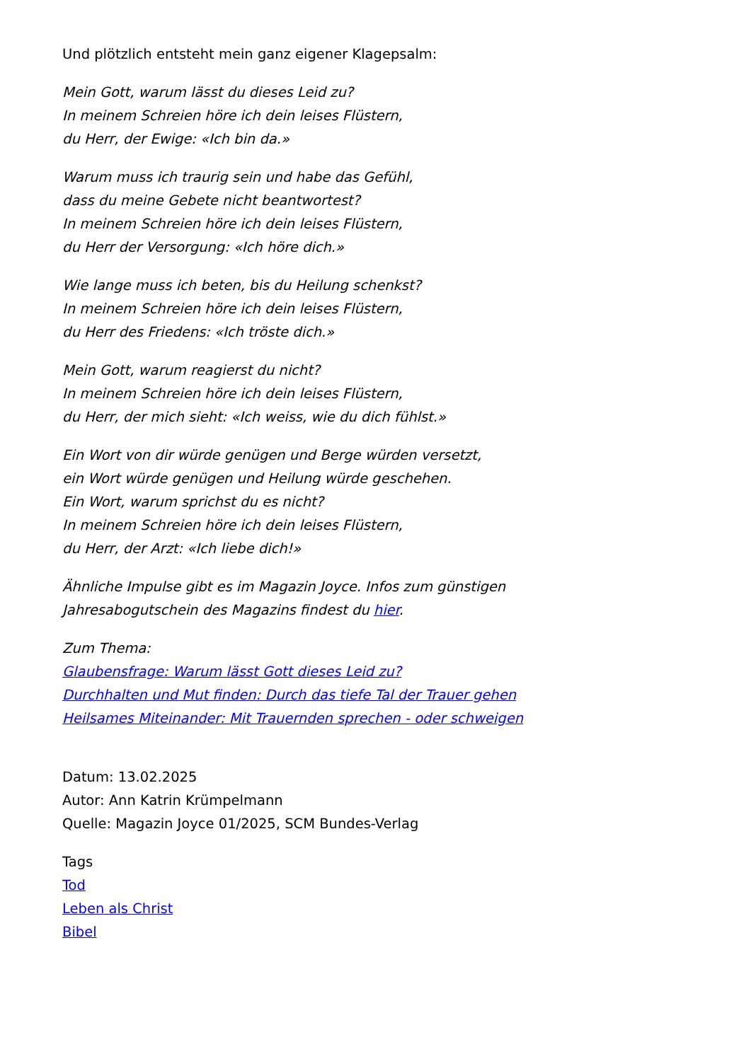Und plötzlich entsteht mein ganz eigener Klagepsalm:
Mein Gott, warum lässt du dieses Leid zu?
In meinem Schreien höre ich dein leises Flüstern,
du Herr, der Ewige: «Ich bin da.»
Warum muss ich traurig sein und habe das Gefühl,
dass du meine Gebete nicht beantwortest?
In meinem Schreien höre ich dein leises Flüstern,
du Herr der Versorgung: «Ich höre dich.»
Wie lange muss ich beten, bis du Heilung schenkst?
In meinem Schreien höre ich dein leises Flüstern,
du Herr des Friedens: «Ich tröste dich.»
Mein Gott, warum reagierst du nicht?
In meinem Schreien höre ich dein leises Flüstern,
du Herr, der mich sieht: «Ich weiss, wie du dich fühlst.»
Ein Wort von dir würde genügen und Berge würden versetzt,
ein Wort würde genügen und Heilung würde geschehen.
Ein Wort, warum sprichst du es nicht?
In meinem Schreien höre ich dein leises Flüstern,
du Herr, der Arzt: «Ich liebe dich!»
Ähnliche Impulse gibt es im Magazin Joyce. Infos zum günstigen Jahresabogutschein des Magazins findest du hier.
Zum Thema:
Glaubensfrage: Warum lässt Gott dieses Leid zu?
Durchhalten und Mut finden: Durch das tiefe Tal der Trauer gehen
Heilsames Miteinander: Mit Trauernden sprechen - oder schweigen
Datum: 13.02.2025
Autor: Ann Katrin Krümpelmann
Quelle: Magazin Joyce 01/2025, SCM Bundes-Verlag
Tags
Tod
Leben als Christ
Bibel